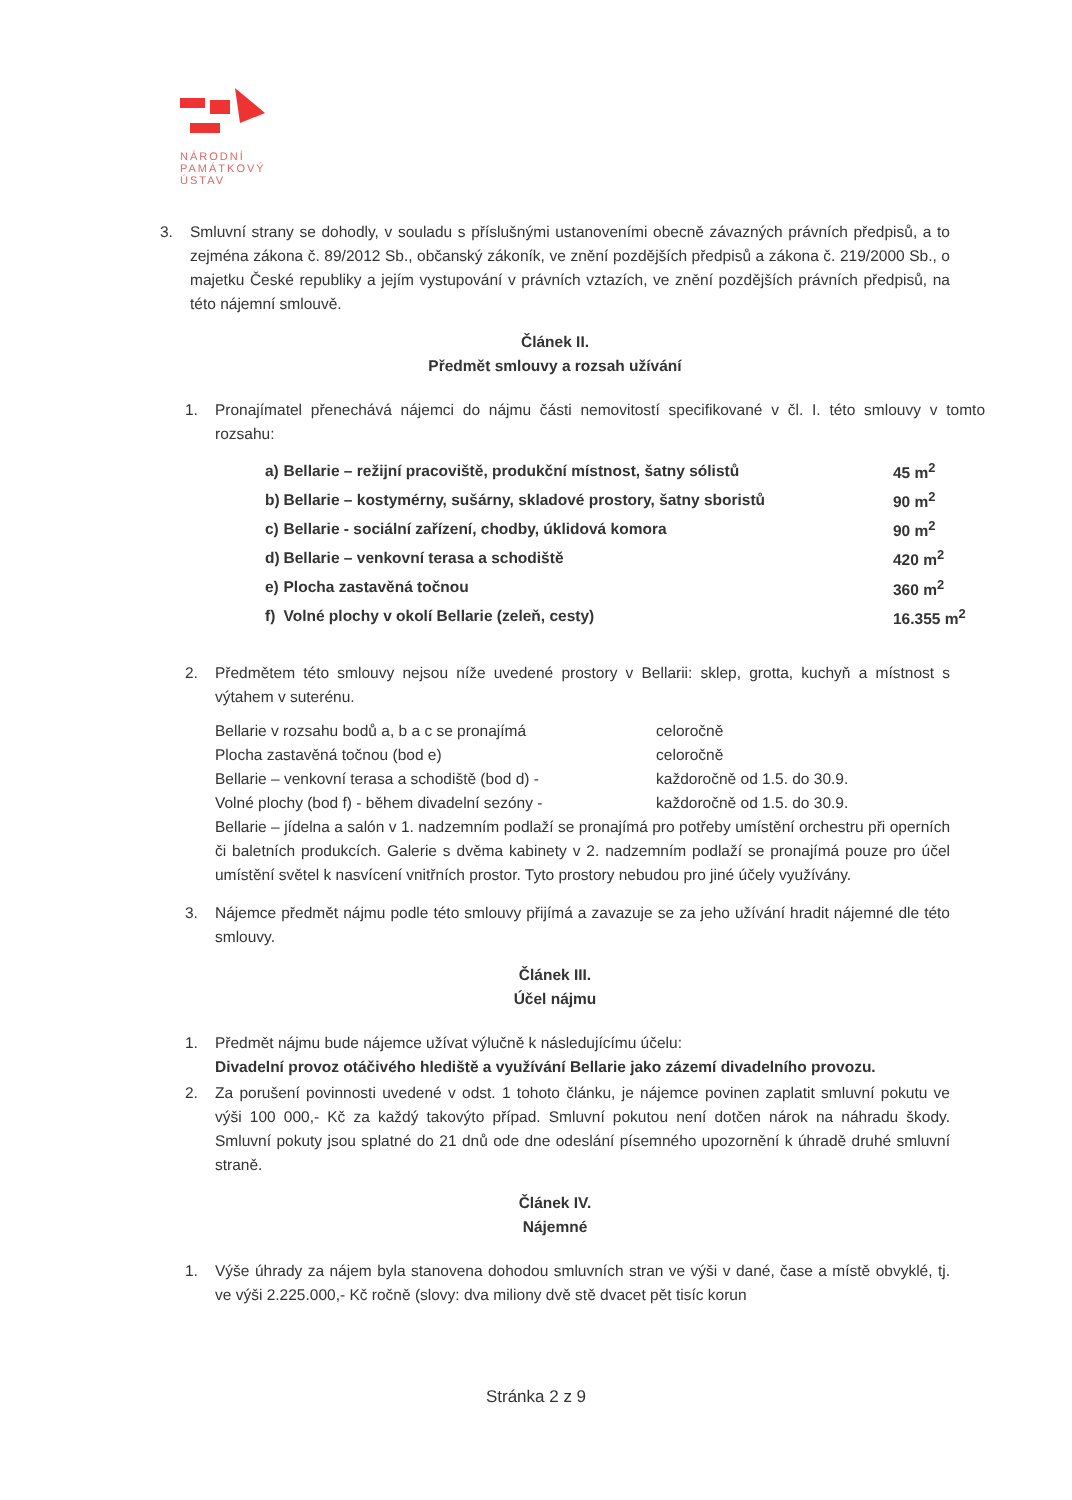NÁRODNÍ
PAMÁTKOVÝ
ÚSTAV
3. Smluvní strany se dohodly, v souladu s příslušnými ustanoveními obecně závazných právních předpisů, a to zejména zákona č. 89/2012 Sb., občanský zákoník, ve znění pozdějších předpisů a zákona č. 219/2000 Sb., o majetku České republiky a jejím vystupování v právních vztazích, ve znění pozdějších právních předpisů, na této nájemní smlouvě.
Článek II.
Předmět smlouvy a rozsah užívání
1. Pronajímatel přenechává nájemci do nájmu části nemovitostí specifikované v čl. I. této smlouvy v tomto rozsahu:
| a) | Bellarie – režijní pracoviště, produkční místnost, šatny sólistů | 45 m<sup>2</sup> |
| b) | Bellarie – kostymérny, sušárny, skladové prostory, šatny sboristů | 90 m<sup>2</sup> |
| c) | Bellarie - sociální zařízení, chodby, úklidová komora | 90 m<sup>2</sup> |
| d) | Bellarie – venkovní terasa a schodiště | 420 m<sup>2</sup> |
| e) | Plocha zastavěná točnou | 360 m<sup>2</sup> |
| f) | Volné plochy v okolí Bellarie (zeleň, cesty) | 16.355 m<sup>2</sup> |
2. Předmětem této smlouvy nejsou níže uvedené prostory v Bellarii: sklep, grotta, kuchyň a místnost s výtahem v suterénu.
| Bellarie v rozsahu bodů a, b a c se pronajímá | celoročně |
| Plocha zastavěná točnou (bod e) | celoročně |
| Bellarie – venkovní terasa a schodiště (bod d) - | každoročně od 1.5. do 30.9. |
| Volné plochy (bod f) - během divadelní sezóny - | každoročně od 1.5. do 30.9. |
Bellarie – jídelna a salón v 1. nadzemním podlaží se pronajímá pro potřeby umístění orchestru při operních či baletních produkcích. Galerie s dvěma kabinety v 2. nadzemním podlaží se pronajímá pouze pro účel umístění světel k nasvícení vnitřních prostor. Tyto prostory nebudou pro jiné účely využívány.
3. Nájemce předmět nájmu podle této smlouvy přijímá a zavazuje se za jeho užívání hradit nájemné dle této smlouvy.
Článek III.
Účel nájmu
1. Předmět nájmu bude nájemce užívat výlučně k následujícímu účelu:
Divadelní provoz otáčivého hlediště a využívání Bellarie jako zázemí divadelního provozu.
2. Za porušení povinnosti uvedené v odst. 1 tohoto článku, je nájemce povinen zaplatit smluvní pokutu ve výši 100 000,- Kč za každý takovýto případ. Smluvní pokutou není dotčen nárok na náhradu škody. Smluvní pokuty jsou splatné do 21 dnů ode dne odeslání písemného upozornění k úhradě druhé smluvní straně.
Článek IV.
Nájemné
1. Výše úhrady za nájem byla stanovena dohodou smluvních stran ve výši v dané, čase a místě obvyklé, tj. ve výši 2.225.000,- Kč ročně (slovy: dva miliony dvě stě dvacet pět tisíc korun
Stránka 2 z 9